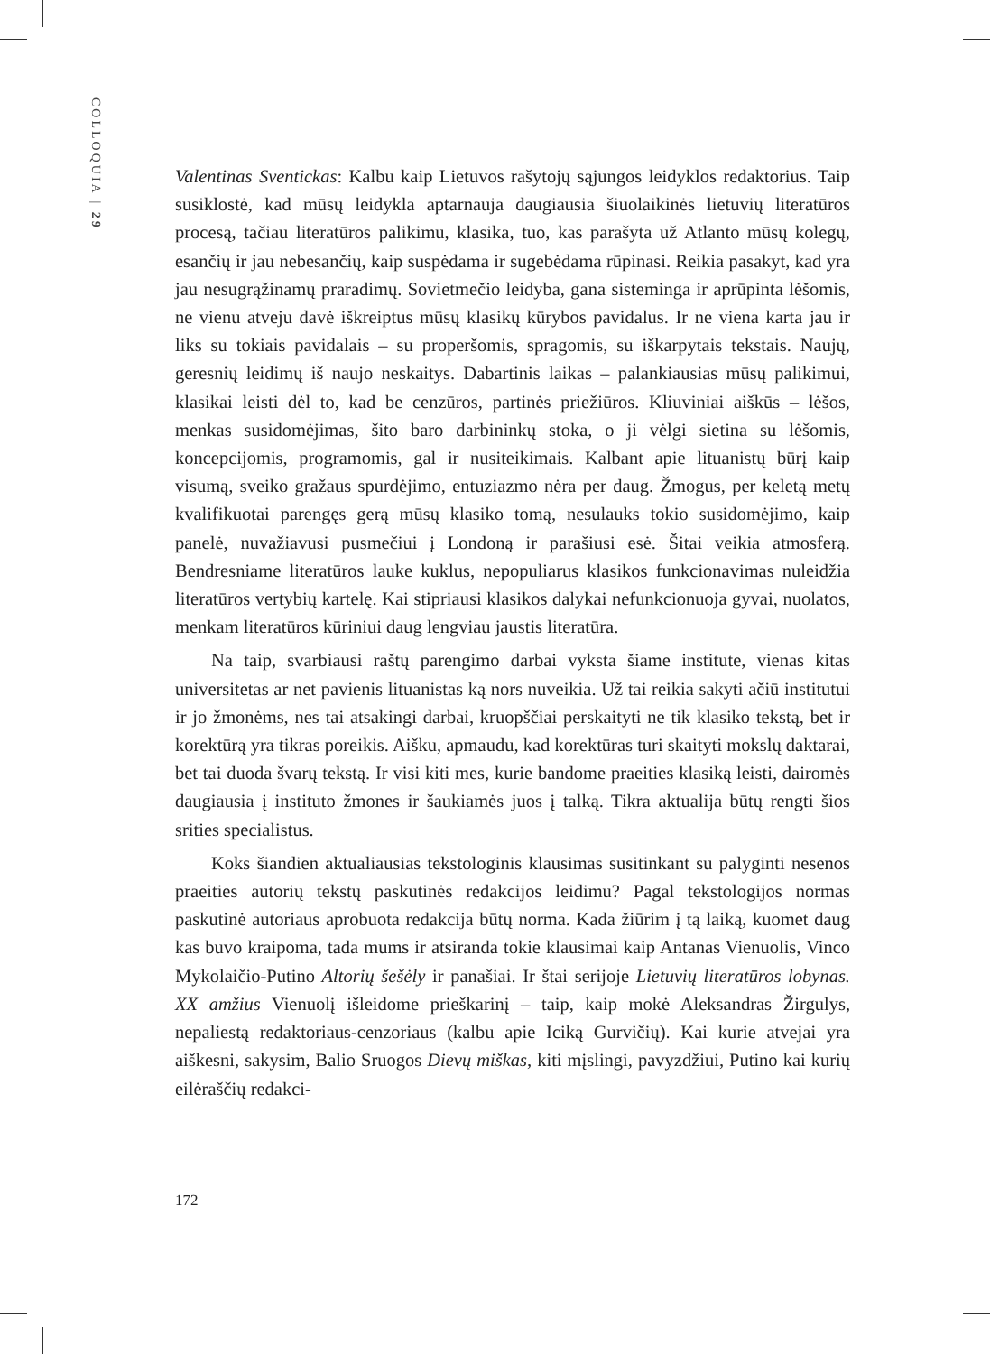COLLOQUIA | 29
Valentinas Sventickas: Kalbu kaip Lietuvos rašytojų sąjungos leidyklos redaktorius. Taip susiklostė, kad mūsų leidykla aptarnauja daugiausia šiuolaikinės lietuvių literatūros procesą, tačiau literatūros palikimu, klasika, tuo, kas parašyta už Atlanto mūsų kolegų, esančių ir jau nebesančių, kaip suspėdama ir sugebėdama rūpinasi. Reikia pasakyt, kad yra jau nesugrąžinamų praradimų. Sovietmečio leidyba, gana sisteminga ir aprūpinta lėšomis, ne vienu atveju davė iškreiptus mūsų klasikų kūrybos pavidalus. Ir ne viena karta jau ir liks su tokiais pavidalais – su properšomis, spragomis, su iškarpytais tekstais. Naujų, geresnių leidimų iš naujo neskaitys. Dabartinis laikas – palankiausias mūsų palikimui, klasikai leisti dėl to, kad be cenzūros, partinės priežiūros. Kliuviniai aiškūs – lėšos, menkas susidomėjimas, šito baro darbininkų stoka, o ji vėlgi sietina su lėšomis, koncepcijomis, programomis, gal ir nusiteikimais. Kalbant apie lituanistų būrį kaip visumą, sveiko gražaus spurdėjimo, entuziazmo nėra per daug. Žmogus, per keletą metų kvalifikuotai parengęs gerą mūsų klasiko tomą, nesulauks tokio susidomėjimo, kaip panelė, nuvažiavusi pusmečiui į Londoną ir parašiusi esė. Šitai veikia atmosferą. Bendresniame literatūros lauke kuklus, nepopuliarus klasikos funkcionavimas nuleidžia literatūros vertybių kartelę. Kai stipriausi klasikos dalykai nefunkcionuoja gyvai, nuolatos, menkam literatūros kūriniui daug lengviau jaustis literatūra.
Na taip, svarbiausi raštų parengimo darbai vyksta šiame institute, vienas kitas universitetas ar net pavienis lituanistas ką nors nuveikia. Už tai reikia sakyti ačiū institutui ir jo žmonėms, nes tai atsakingi darbai, kruopščiai perskaityti ne tik klasiko tekstą, bet ir korektūrą yra tikras poreikis. Aišku, apmaudu, kad korektūras turi skaityti mokslų daktarai, bet tai duoda švarų tekstą. Ir visi kiti mes, kurie bandome praeities klasiką leisti, dairomės daugiausia į instituto žmones ir šaukiamės juos į talką. Tikra aktualija būtų rengti šios srities specialistus.
Koks šiandien aktualiausias tekstologinis klausimas susitinkant su palyginti nesenos praeities autorių tekstų paskutinės redakcijos leidimu? Pagal tekstologijos normas paskutinė autoriaus aprobuota redakcija būtų norma. Kada žiūrim į tą laiką, kuomet daug kas buvo kraipoma, tada mums ir atsiranda tokie klausimai kaip Antanas Vienuolis, Vinco Mykolaičio-Putino Altorių šešėly ir panašiai. Ir štai serijoje Lietuvių literatūros lobynas. XX amžius Vienuolį išleidome prieškarinį – taip, kaip mokė Aleksandras Žirgulys, nepaliestą redaktoriaus-cenzoriaus (kalbu apie Iciką Gurvičių). Kai kurie atvejai yra aiškesni, sakysim, Balio Sruogos Dievų miškas, kiti mįslingi, pavyzdžiui, Putino kai kurių eilėraščių redakci-
172